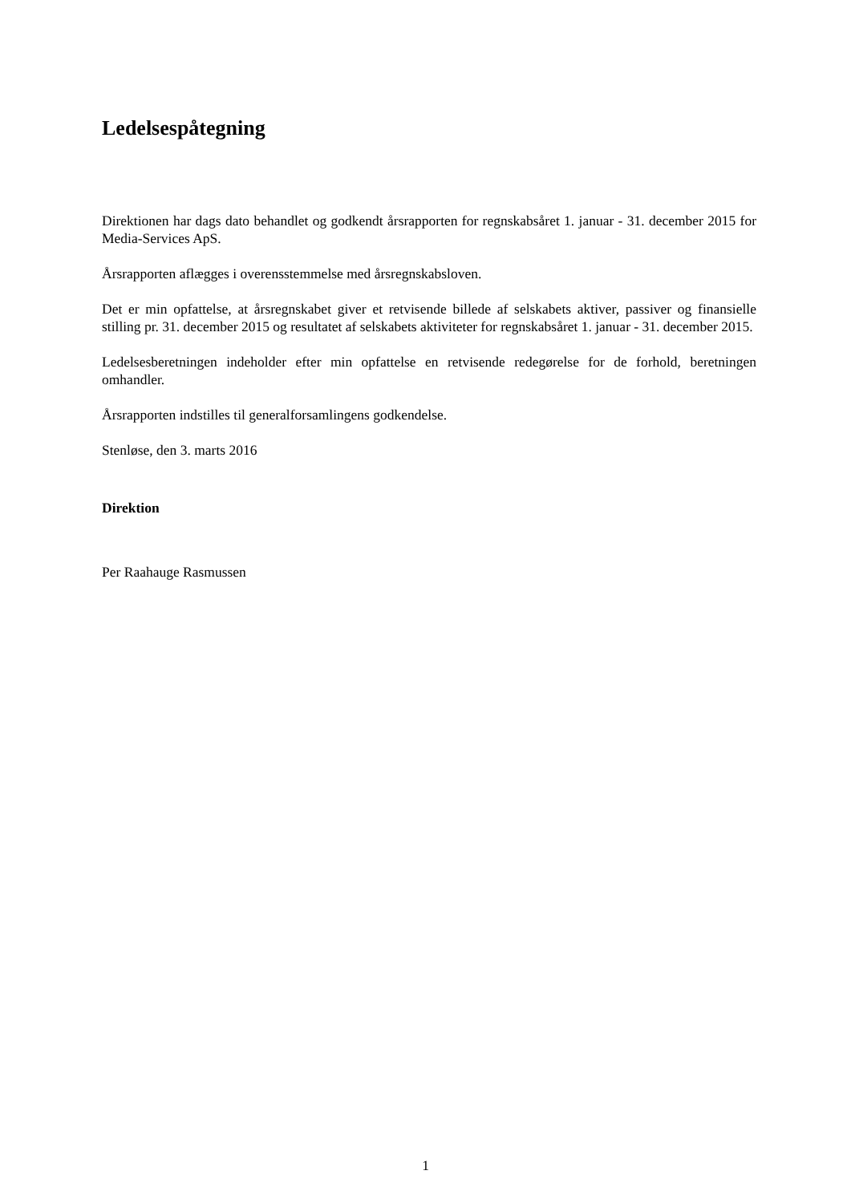Ledelsespåtegning
Direktionen har dags dato behandlet og godkendt årsrapporten for regnskabsåret 1. januar - 31. december 2015 for Media-Services ApS.
Årsrapporten aflægges i overensstemmelse med årsregnskabsloven.
Det er min opfattelse, at årsregnskabet giver et retvisende billede af selskabets aktiver, passiver og finansielle stilling pr. 31. december 2015 og resultatet af selskabets aktiviteter for regnskabsåret 1. januar - 31. december 2015.
Ledelsesberetningen indeholder efter min opfattelse en retvisende redegørelse for de forhold, beretningen omhandler.
Årsrapporten indstilles til generalforsamlingens godkendelse.
Stenløse, den 3. marts 2016
Direktion
Per Raahauge Rasmussen
1